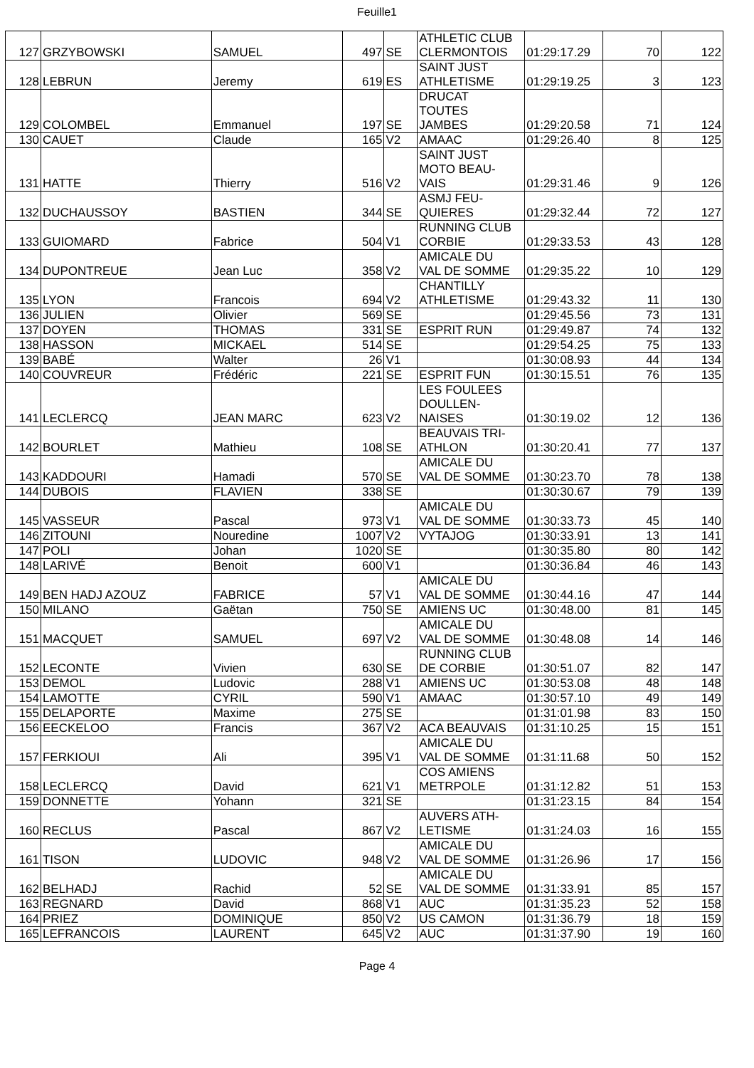Feuille1
| 127 | GRZYBOWSKI | SAMUEL | 497 | SE | ATHLETIC CLUB CLERMONTOIS | 01:29:17.29 | 70 | 122 |
| 128 | LEBRUN | Jeremy | 619 | ES | SAINT JUST ATHLETISME | 01:29:19.25 | 3 | 123 |
| 129 | COLOMBEL | Emmanuel | 197 | SE | DRUCAT TOUTES JAMBES | 01:29:20.58 | 71 | 124 |
| 130 | CAUET | Claude | 165 | V2 | AMAAC | 01:29:26.40 | 8 | 125 |
| 131 | HATTE | Thierry | 516 | V2 | SAINT JUST MOTO BEAU- VAIS | 01:29:31.46 | 9 | 126 |
| 132 | DUCHAUSSOY | BASTIEN | 344 | SE | ASMJ FEU- QUIERES | 01:29:32.44 | 72 | 127 |
| 133 | GUIOMARD | Fabrice | 504 | V1 | RUNNING CLUB CORBIE | 01:29:33.53 | 43 | 128 |
| 134 | DUPONTREUE | Jean Luc | 358 | V2 | AMICALE DU VAL DE SOMME | 01:29:35.22 | 10 | 129 |
| 135 | LYON | Francois | 694 | V2 | CHANTILLY ATHLETISME | 01:29:43.32 | 11 | 130 |
| 136 | JULIEN | Olivier | 569 | SE | | 01:29:45.56 | 73 | 131 |
| 137 | DOYEN | THOMAS | 331 | SE | ESPRIT RUN | 01:29:49.87 | 74 | 132 |
| 138 | HASSON | MICKAEL | 514 | SE | | 01:29:54.25 | 75 | 133 |
| 139 | BABÉ | Walter | 26 | V1 | | 01:30:08.93 | 44 | 134 |
| 140 | COUVREUR | Frédéric | 221 | SE | ESPRIT FUN | 01:30:15.51 | 76 | 135 |
| 141 | LECLERCQ | JEAN MARC | 623 | V2 | LES FOULEES DOULLEN- NAISES | 01:30:19.02 | 12 | 136 |
| 142 | BOURLET | Mathieu | 108 | SE | BEAUVAIS TRI- ATHLON | 01:30:20.41 | 77 | 137 |
| 143 | KADDOURI | Hamadi | 570 | SE | AMICALE DU VAL DE SOMME | 01:30:23.70 | 78 | 138 |
| 144 | DUBOIS | FLAVIEN | 338 | SE | | 01:30:30.67 | 79 | 139 |
| 145 | VASSEUR | Pascal | 973 | V1 | AMICALE DU VAL DE SOMME | 01:30:33.73 | 45 | 140 |
| 146 | ZITOUNI | Nouredine | 1007 | V2 | VYTAJOG | 01:30:33.91 | 13 | 141 |
| 147 | POLI | Johan | 1020 | SE | | 01:30:35.80 | 80 | 142 |
| 148 | LARIVÉ | Benoit | 600 | V1 | | 01:30:36.84 | 46 | 143 |
| 149 | BEN HADJ AZOUZ | FABRICE | 57 | V1 | AMICALE DU VAL DE SOMME | 01:30:44.16 | 47 | 144 |
| 150 | MILANO | Gaëtan | 750 | SE | AMIENS UC | 01:30:48.00 | 81 | 145 |
| 151 | MACQUET | SAMUEL | 697 | V2 | AMICALE DU VAL DE SOMME | 01:30:48.08 | 14 | 146 |
| 152 | LECONTE | Vivien | 630 | SE | RUNNING CLUB DE CORBIE | 01:30:51.07 | 82 | 147 |
| 153 | DEMOL | Ludovic | 288 | V1 | AMIENS UC | 01:30:53.08 | 48 | 148 |
| 154 | LAMOTTE | CYRIL | 590 | V1 | AMAAC | 01:30:57.10 | 49 | 149 |
| 155 | DELAPORTE | Maxime | 275 | SE | | 01:31:01.98 | 83 | 150 |
| 156 | EECKELOO | Francis | 367 | V2 | ACA BEAUVAIS | 01:31:10.25 | 15 | 151 |
| 157 | FERKIOUI | Ali | 395 | V1 | AMICALE DU VAL DE SOMME | 01:31:11.68 | 50 | 152 |
| 158 | LECLERCQ | David | 621 | V1 | COS AMIENS METRPOLE | 01:31:12.82 | 51 | 153 |
| 159 | DONNETTE | Yohann | 321 | SE | | 01:31:23.15 | 84 | 154 |
| 160 | RECLUS | Pascal | 867 | V2 | AUVERS ATH- LETISME | 01:31:24.03 | 16 | 155 |
| 161 | TISON | LUDOVIC | 948 | V2 | AMICALE DU VAL DE SOMME | 01:31:26.96 | 17 | 156 |
| 162 | BELHADJ | Rachid | 52 | SE | AMICALE DU VAL DE SOMME | 01:31:33.91 | 85 | 157 |
| 163 | REGNARD | David | 868 | V1 | AUC | 01:31:35.23 | 52 | 158 |
| 164 | PRIEZ | DOMINIQUE | 850 | V2 | US CAMON | 01:31:36.79 | 18 | 159 |
| 165 | LEFRANCOIS | LAURENT | 645 | V2 | AUC | 01:31:37.90 | 19 | 160 |
Page 4